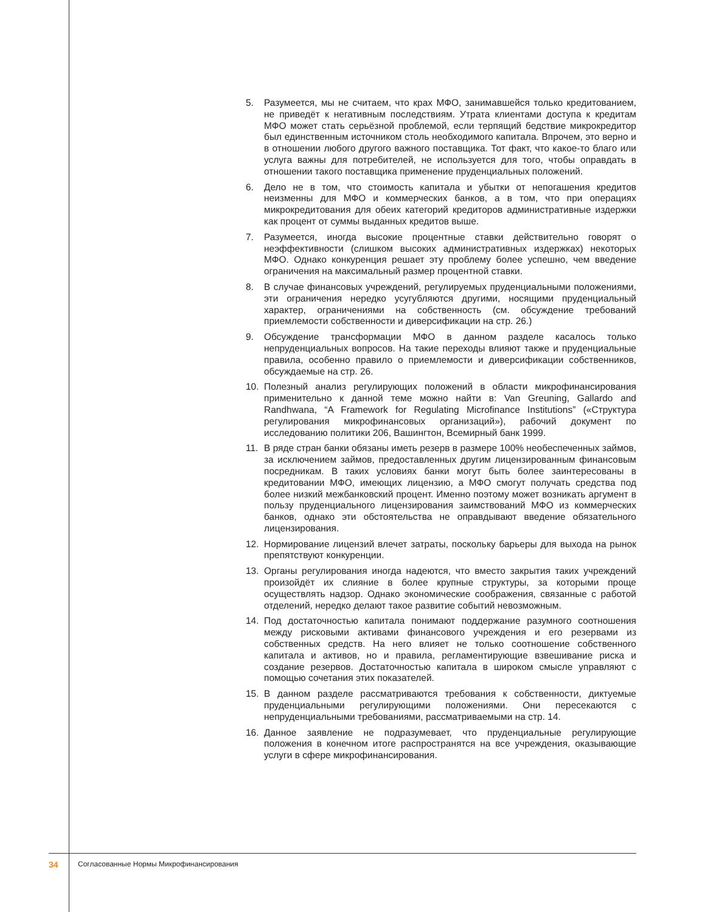5. Разумеется, мы не считаем, что крах МФО, занимавшейся только кредитованием, не приведёт к негативным последствиям. Утрата клиентами доступа к кредитам МФО может стать серьёзной проблемой, если терпящий бедствие микрокредитор был единственным источником столь необходимого капитала. Впрочем, это верно и в отношении любого другого важного поставщика. Тот факт, что какое-то благо или услуга важны для потребителей, не используется для того, чтобы оправдать в отношении такого поставщика применение пруденциальных положений.
6. Дело не в том, что стоимость капитала и убытки от непогашения кредитов неизменны для МФО и коммерческих банков, а в том, что при операциях микрокредитования для обеих категорий кредиторов административные издержки как процент от суммы выданных кредитов выше.
7. Разумеется, иногда высокие процентные ставки действительно говорят о неэффективности (слишком высоких административных издержках) некоторых МФО. Однако конкуренция решает эту проблему более успешно, чем введение ограничения на максимальный размер процентной ставки.
8. В случае финансовых учреждений, регулируемых пруденциальными положениями, эти ограничения нередко усугубляются другими, носящими пруденциальный характер, ограничениями на собственность (см. обсуждение требований приемлемости собственности и диверсификации на стр. 26.)
9. Обсуждение трансформации МФО в данном разделе касалось только непруденциальных вопросов. На такие переходы влияют также и пруденциальные правила, особенно правило о приемлемости и диверсификации собственников, обсуждаемые на стр. 26.
10. Полезный анализ регулирующих положений в области микрофинансирования применительно к данной теме можно найти в: Van Greuning, Gallardo and Randhwana, “A Framework for Regulating Microfinance Institutions” («Структура регулирования микрофинансовых организаций»), рабочий документ по исследованию политики 206, Вашингтон, Всемирный банк 1999.
11. В ряде стран банки обязаны иметь резерв в размере 100% необеспеченных займов, за исключением займов, предоставленных другим лицензированным финансовым посредникам. В таких условиях банки могут быть более заинтересованы в кредитовании МФО, имеющих лицензию, а МФО смогут получать средства под более низкий межбанковский процент. Именно поэтому может возникать аргумент в пользу пруденциального лицензирования заимствований МФО из коммерческих банков, однако эти обстоятельства не оправдывают введение обязательного лицензирования.
12. Нормирование лицензий влечет затраты, поскольку барьеры для выхода на рынок препятствуют конкуренции.
13. Органы регулирования иногда надеются, что вместо закрытия таких учреждений произойдёт их слияние в более крупные структуры, за которыми проще осуществлять надзор. Однако экономические соображения, связанные с работой отделений, нередко делают такое развитие событий невозможным.
14. Под достаточностью капитала понимают поддержание разумного соотношения между рисковыми активами финансового учреждения и его резервами из собственных средств. На него влияет не только соотношение собственного капитала и активов, но и правила, регламентирующие взвешивание риска и создание резервов. Достаточностью капитала в широком смысле управляют с помощью сочетания этих показателей.
15. В данном разделе рассматриваются требования к собственности, диктуемые пруденциальными регулирующими положениями. Они пересекаются с непруденциальными требованиями, рассматриваемыми на стр. 14.
16. Данное заявление не подразумевает, что пруденциальные регулирующие положения в конечном итоге распространятся на все учреждения, оказывающие услуги в сфере микрофинансирования.
34 Согласованные Нормы Микрофинансирования